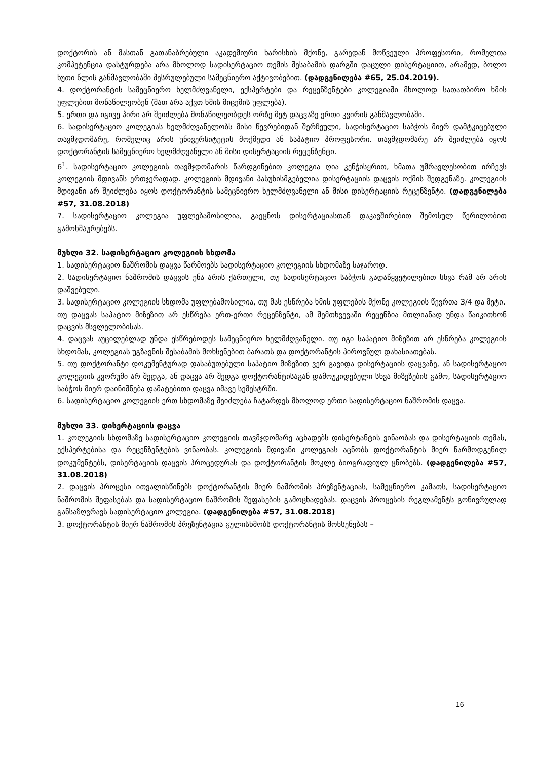დოქტორის ან მასთან გათანაბრებული აკადემიური ხარისხის მქონე, გარედან მოწვეული პროფესორი, რომელთა კომპეტენცია დასტურდება არა მხოლოდ სადისერტაციო თემის შესაბამის დარგში დაცული დისერტაციით, არამედ, ბოლო ხუთი წლის განმავლობაში შესრულებული სამეცნიერო აქტივობებით. (დადგენილება #65, 25.04.2019).
4. დოქტორანტის სამეცნიერო ხელმძღვანელი, ექსპერტები და რეცენზენტები კოლეგიაში მხოლოდ სათათბირო ხმის უფლებით მონაწილეობენ (მათ არა აქვთ ხმის მიცემის უფლება).
5. ერთი და იგივე პირი არ შეიძლება მონაწილეობდეს ორზე მეტ დაცვაზე ერთი კვირის განმავლობაში.
6. სადისერტაციო კოლეგიას ხელმძღვანელობს მისი წევრებიდან შერჩეული, სადისერტაციო საბჭოს მიერ დამტკიცებული თავმჯდომარე, რომელიც არის უნივერსიტეტის მოქმედი ან საპატიო პროფესორი. თავმჯდომარე არ შეიძლება იყოს დოქტორანტის სამეცნიერო ხელმძღვანელი ან მისი დისერტაციის რეცენზენტი.
6<sup>1</sup>. სადისერტაციო კოლეგიის თავმჯდომარის წარდგინებით კოლეგია ღია კენჭისყრით, ხმათა უმრავლესობით ირჩევს კოლეგიის მდივანს ერთჯერადად. კოლეგიის მდივანი პასუხისმგებელია დისერტაციის დაცვის ოქმის შედგენაზე. კოლეგიის მდივანი არ შეიძლება იყოს დოქტორანტის სამეცნიერო ხელმძღვანელი ან მისი დისერტაციის რეცენზენტი. (დადგენილება #57, 31.08.2018)
7. სადისერტაციო კოლეგია უფლებამოსილია, გაეცნოს დისერტაციასთან დაკავშირებით შემოსულ წერილობით გამოხმაურებებს.
მუხლი 32. სადისერტაციო კოლეგიის სხდომა
1. სადისერტაციო ნაშრომის დაცვა წარმოებს სადისერტაციო კოლეგიის სხდომაზე საჯაროდ.
2. სადისერტაციო ნაშრომის დაცვის ენა არის ქართული, თუ სადისერტაციო საბჭოს გადაწყვეტილებით სხვა რამ არ არის დაშვებული.
3. სადისერტაციო კოლეგიის სხდომა უფლებამოსილია, თუ მას ესწრება ხმის უფლების მქონე კოლეგიის წევრთა 3/4 და მეტი.
თუ დაცვას საპატიო მიზეზით არ ესწრება ერთ-ერთი რეცენზენტი, ამ შემთხვევაში რეცენზია მთლიანად უნდა წაიკითხონ დაცვის მსვლელობისას.
4. დაცვას აუცილებლად უნდა ესწრებოდეს სამეცნიერო ხელმძღვანელი. თუ იგი საპატიო მიზეზით არ ესწრება კოლეგიის სხდომას, კოლეგიას უგზავნის შესაბამის მოხსენებით ბარათს და დოქტორანტის პიროვნულ დახასიათებას.
5. თუ დოქტორანტი დოკუმენტურად დასაბუთებული საპატიო მიზეზით ვერ გავიდა დისერტაციის დაცვაზე, ან სადისერტაციო კოლეგიის კვორუმი არ შედგა, ან დაცვა არ შედგა დოქტორანტისაგან დამოუკიდებელი სხვა მიზეზების გამო, სადისერტაციო საბჭოს მიერ დაინიშნება დამატებითი დაცვა იმავე სემესტრში.
6. სადისერტაციო კოლეგიის ერთ სხდომაზე შეიძლება ჩატარდეს მხოლოდ ერთი სადისერტაციო ნაშრომის დაცვა.
მუხლი 33. დისერტაციის დაცვა
1. კოლეგიის სხდომაზე სადისერტაციო კოლეგიის თავმჯდომარე აცხადებს დისერტანტის ვინაობას და დისერტაციის თემას, ექსპერტებისა და რეცენზენტების ვინაობას. კოლეგიის მდივანი კოლეგიას აცნობს დოქტორანტის მიერ წარმოდგენილ დოკუმენტებს, დისერტაციის დაცვის პროცედურას და დოქტორანტის მოკლე ბიოგრაფიულ ცნობებს. (დადგენილება #57, 31.08.2018)
2. დაცვის პროცესი ითვალისწინებს დოქტორანტის მიერ ნაშრომის პრეზენტაციას, სამეცნიერო კამათს, სადისერტაციო ნაშრომის შეფასებას და სადისერტაციო ნაშრომის შეფასების გამოცხადებას. დაცვის პროცესის რეგლამენტს გონივრულად განსაზღვრავს სადისერტაციო კოლეგია. (დადგენილება #57, 31.08.2018)
3. დოქტორანტის მიერ ნაშრომის პრეზენტაცია გულისხმობს დოქტორანტის მოხსენებას –
16